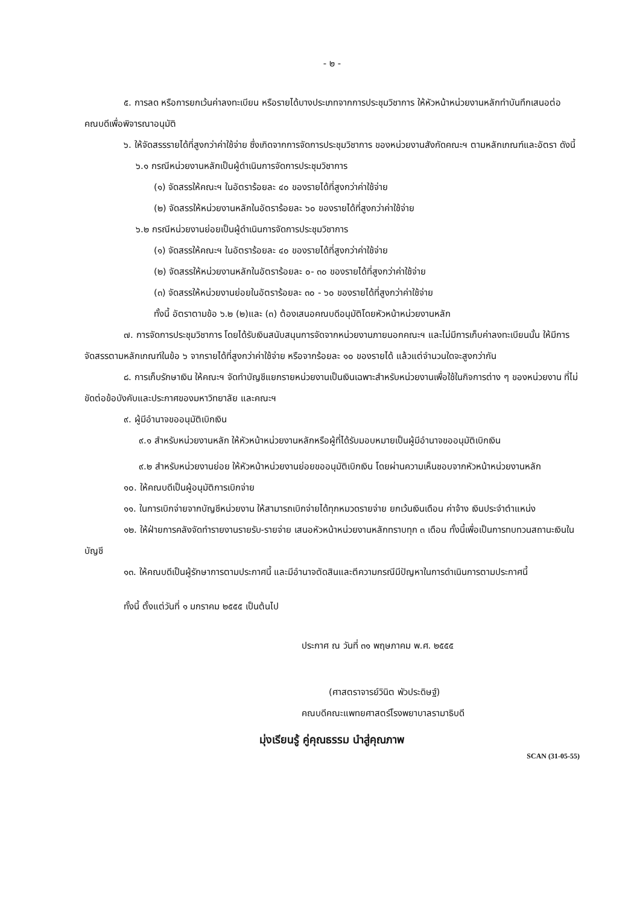- ๒ -
๕. การลด หรือการยกเว้นค่าลงทะเบียน หรือรายได้บางประเภทจากการประชุมวิชาการ ให้หัวหน้าหน่วยงานหลักทำบันทึกเสนอต่อคณบดีเพื่อพิจารณาอนุมัติ
๖. ให้จัดสรรรายได้ที่สูงกว่าค่าใช้จ่าย ซึ่งเกิดจากการจัดการประชุมวิชาการ ของหน่วยงานสังกัดคณะฯ ตามหลักเกณฑ์และอัตรา ดังนี้
๖.๑ กรณีหน่วยงานหลักเป็นผู้ดำเนินการจัดการประชุมวิชาการ
(๑) จัดสรรให้คณะฯ ในอัตราร้อยละ ๔๐ ของรายได้ที่สูงกว่าค่าใช้จ่าย
(๒) จัดสรรให้หน่วยงานหลักในอัตราร้อยละ ๖๐ ของรายได้ที่สูงกว่าค่าใช้จ่าย
๖.๒ กรณีหน่วยงานย่อยเป็นผู้ดำเนินการจัดการประชุมวิชาการ
(๑) จัดสรรให้คณะฯ ในอัตราร้อยละ ๔๐ ของรายได้ที่สูงกว่าค่าใช้จ่าย
(๒) จัดสรรให้หน่วยงานหลักในอัตราร้อยละ ๐- ๓๐ ของรายได้ที่สูงกว่าค่าใช้จ่าย
(๓) จัดสรรให้หน่วยงานย่อยในอัตราร้อยละ ๓๐ - ๖๐ ของรายได้ที่สูงกว่าค่าใช้จ่าย
ทั้งนี้ อัตราตามข้อ ๖.๒ (๒)และ (๓) ต้องเสนอคณบดีอนุมัติโดยหัวหน้าหน่วยงานหลัก
๗. การจัดการประชุมวิชาการ โดยได้รับเงินสนับสนุนการจัดจากหน่วยงานภายนอกคณะฯ และไม่มีการเก็บค่าลงทะเบียนนั้น ให้มีการจัดสรรตามหลักเกณฑ์ในข้อ ๖ จากรายได้ที่สูงกว่าค่าใช้จ่าย หรือจากร้อยละ ๑๐ ของรายได้ แล้วแต่จำนวนใดจะสูงกว่ากัน
๘. การเก็บรักษาเงิน ให้คณะฯ จัดทำบัญชีแยกรายหน่วยงานเป็นเงินเฉพาะสำหรับหน่วยงานเพื่อใช้ในกิจการต่าง ๆ ของหน่วยงาน ที่ไม่ขัดต่อข้อบังคับและประกาศของมหาวิทยาลัย และคณะฯ
๙. ผู้มีอำนาจขออนุมัติเบิกเงิน
๙.๑ สำหรับหน่วยงานหลัก ให้หัวหน้าหน่วยงานหลักหรือผู้ที่ได้รับมอบหมายเป็นผู้มีอำนาจขออนุมัติเบิกเงิน
๙.๒ สำหรับหน่วยงานย่อย ให้หัวหน้าหน่วยงานย่อยขออนุมัติเบิกเงิน โดยผ่านความเห็นชอบจากหัวหน้าหน่วยงานหลัก
๑๐. ให้คณบดีเป็นผู้อนุมัติการเบิกจ่าย
๑๑. ในการเบิกจ่ายจากบัญชีหน่วยงาน ให้สามารถเบิกจ่ายได้ทุกหมวดรายจ่าย ยกเว้นเงินเดือน ค่าจ้าง เงินประจำตำแหน่ง
๑๒. ให้ฝ่ายการคลังจัดทำรายงานรายรับ-รายจ่าย เสนอหัวหน้าหน่วยงานหลักทราบทุก ๓ เดือน ทั้งนี้เพื่อเป็นการทบทวนสถานะเงินในบัญชี
๑๓. ให้คณบดีเป็นผู้รักษาการตามประกาศนี้ และมีอำนาจตัดสินและตีความกรณีมีปัญหาในการดำเนินการตามประกาศนี้
ทั้งนี้ ตั้งแต่วันที่ ๑ มกราคม ๒๕๕๕ เป็นต้นไป
ประกาศ ณ วันที่ ๓๑ พฤษภาคม พ.ศ. ๒๕๕๕
(ศาสตราจารย์วินิต พัวประดิษฐ์)
คณบดีคณะแพทยศาสตร์โรงพยาบาลรามาธิบดี
มุ่งเรียนรู้ คู่คุณธรรม นำสู่คุณภาพ
SCAN (31-05-55)